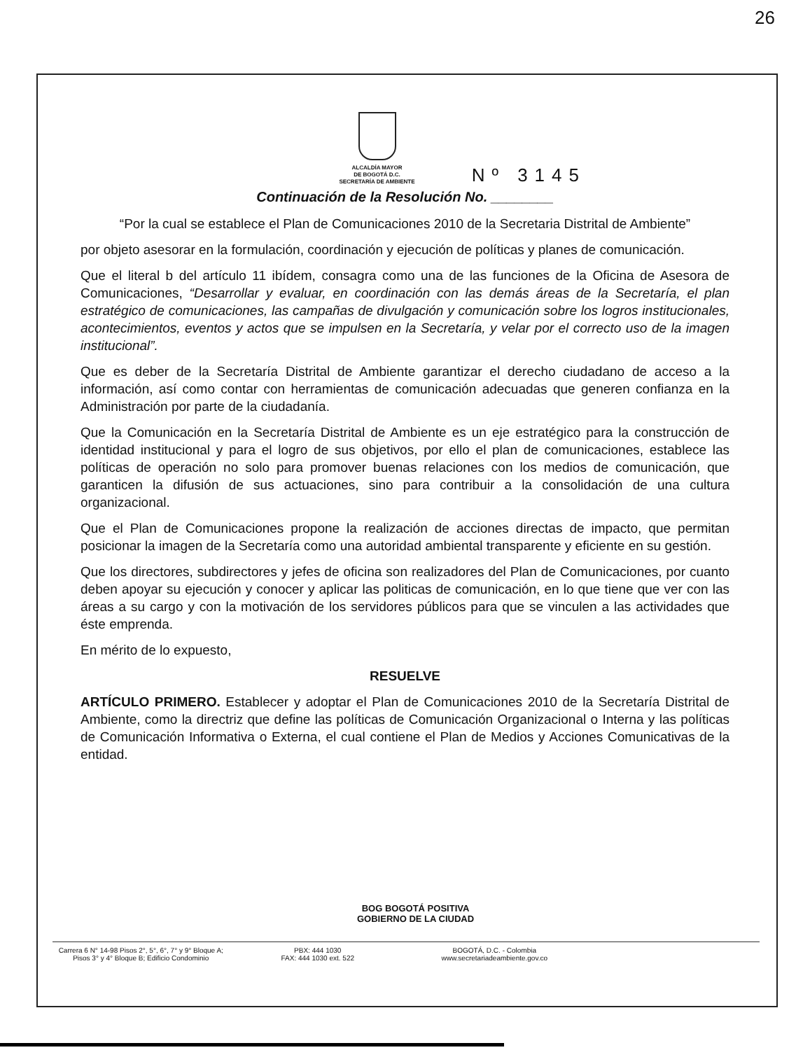26
ALCALDÍA MAYOR
DE BOGOTÁ D.C.
SECRETARÍA DE AMBIENTE
Nº 3145
Continuación de la Resolución No. ________
“Por la cual se establece el Plan de Comunicaciones 2010 de la Secretaria Distrital de Ambiente”
por objeto asesorar en la formulación, coordinación y ejecución de políticas y planes de comunicación.
Que el literal b del artículo 11 ibídem, consagra como una de las funciones de la Oficina de Asesora de Comunicaciones, “Desarrollar y evaluar, en coordinación con las demás áreas de la Secretaría, el plan estratégico de comunicaciones, las campañas de divulgación y comunicación sobre los logros institucionales, acontecimientos, eventos y actos que se impulsen en la Secretaría, y velar por el correcto uso de la imagen institucional”.
Que es deber de la Secretaría Distrital de Ambiente garantizar el derecho ciudadano de acceso a la información, así como contar con herramientas de comunicación adecuadas que generen confianza en la Administración por parte de la ciudadanía.
Que la Comunicación en la Secretaría Distrital de Ambiente es un eje estratégico para la construcción de identidad institucional y para el logro de sus objetivos, por ello el plan de comunicaciones, establece las políticas de operación no solo para promover buenas relaciones con los medios de comunicación, que garanticen la difusión de sus actuaciones, sino para contribuir a la consolidación de una cultura organizacional.
Que el Plan de Comunicaciones propone la realización de acciones directas de impacto, que permitan posicionar la imagen de la Secretaría como una autoridad ambiental transparente y eficiente en su gestión.
Que los directores, subdirectores y jefes de oficina son realizadores del Plan de Comunicaciones, por cuanto deben apoyar su ejecución y conocer y aplicar las politicas de comunicación, en lo que tiene que ver con las áreas a su cargo y con la motivación de los servidores públicos para que se vinculen a las actividades que éste emprenda.
En mérito de lo expuesto,
RESUELVE
ARTÍCULO PRIMERO. Establecer y adoptar el Plan de Comunicaciones 2010 de la Secretaría Distrital de Ambiente, como la directriz que define las políticas de Comunicación Organizacional o Interna y las políticas de Comunicación Informativa o Externa, el cual contiene el Plan de Medios y Acciones Comunicativas de la entidad.
BOG BOGOTÁ POSITIVA
GOBIERNO DE LA CIUDAD
Carrera 6 N° 14-98 Pisos 2°, 5°, 6°, 7° y 9° Bloque A;
Pisos 3° y 4° Bloque B; Edificio Condominio
PBX: 444 1030
FAX: 444 1030 ext. 522
BOGOTÁ, D.C. - Colombia
www.secretariadeambiente.gov.co